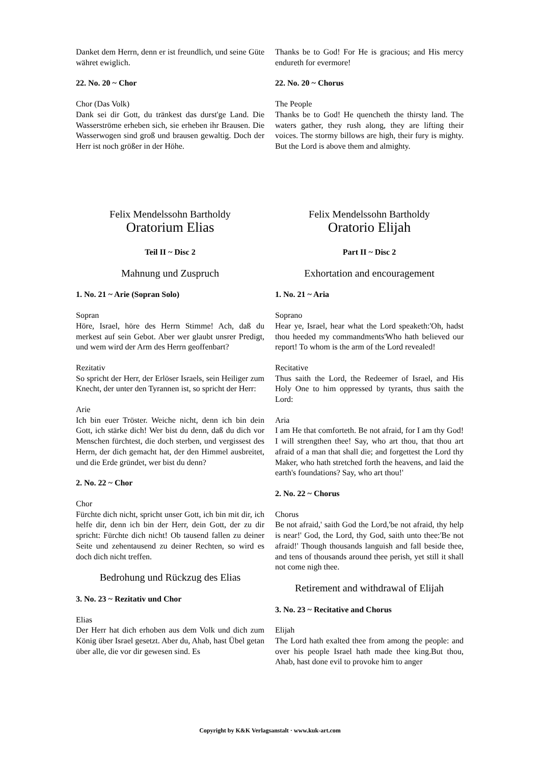Danket dem Herrn, denn er ist freundlich, und seine Güte währet ewiglich.
22. No. 20 ~ Chor
Chor (Das Volk)
Dank sei dir Gott, du tränkest das durst'ge Land. Die Wasserströme erheben sich, sie erheben ihr Brausen. Die Wasserwogen sind groß und brausen gewaltig. Doch der Herr ist noch größer in der Höhe.
Thanks be to God! For He is gracious; and His mercy endureth for evermore!
22. No. 20 ~ Chorus
The People
Thanks be to God! He quencheth the thirsty land. The waters gather, they rush along, they are lifting their voices. The stormy billows are high, their fury is mighty. But the Lord is above them and almighty.
Felix Mendelssohn Bartholdy
Oratorium Elias
Teil II ~ Disc 2
Mahnung und Zuspruch
1. No. 21 ~ Arie (Sopran Solo)
Sopran
Höre, Israel, höre des Herrn Stimme! Ach, daß du merkest auf sein Gebot. Aber wer glaubt unsrer Predigt, und wem wird der Arm des Herrn geoffenbart?
Rezitativ
So spricht der Herr, der Erlöser Israels, sein Heiliger zum Knecht, der unter den Tyrannen ist, so spricht der Herr:
Arie
Ich bin euer Tröster. Weiche nicht, denn ich bin dein Gott, ich stärke dich! Wer bist du denn, daß du dich vor Menschen fürchtest, die doch sterben, und vergissest des Herrn, der dich gemacht hat, der den Himmel ausbreitet, und die Erde gründet, wer bist du denn?
2. No. 22 ~ Chor
Chor
Fürchte dich nicht, spricht unser Gott, ich bin mit dir, ich helfe dir, denn ich bin der Herr, dein Gott, der zu dir spricht: Fürchte dich nicht! Ob tausend fallen zu deiner Seite und zehentausend zu deiner Rechten, so wird es doch dich nicht treffen.
Bedrohung und Rückzug des Elias
3. No. 23 ~ Rezitativ und Chor
Elias
Der Herr hat dich erhoben aus dem Volk und dich zum König über Israel gesetzt. Aber du, Ahab, hast Übel getan über alle, die vor dir gewesen sind. Es
Felix Mendelssohn Bartholdy
Oratorio Elijah
Part II ~ Disc 2
Exhortation and encouragement
1. No. 21 ~ Aria
Soprano
Hear ye, Israel, hear what the Lord speaketh:'Oh, hadst thou heeded my commandments'Who hath believed our report! To whom is the arm of the Lord revealed!
Recitative
Thus saith the Lord, the Redeemer of Israel, and His Holy One to him oppressed by tyrants, thus saith the Lord:
Aria
I am He that comforteth. Be not afraid, for I am thy God! I will strengthen thee! Say, who art thou, that thou art afraid of a man that shall die; and forgettest the Lord thy Maker, who hath stretched forth the heavens, and laid the earth's foundations? Say, who art thou!'
2. No. 22 ~ Chorus
Chorus
Be not afraid,' saith God the Lord,'be not afraid, thy help is near!' God, the Lord, thy God, saith unto thee:'Be not afraid!' Though thousands languish and fall beside thee, and tens of thousands around thee perish, yet still it shall not come nigh thee.
Retirement and withdrawal of Elijah
3. No. 23 ~ Recitative and Chorus
Elijah
The Lord hath exalted thee from among the people: and over his people Israel hath made thee king.But thou, Ahab, hast done evil to provoke him to anger
Copyright by K&K Verlagsanstalt · www.kuk-art.com